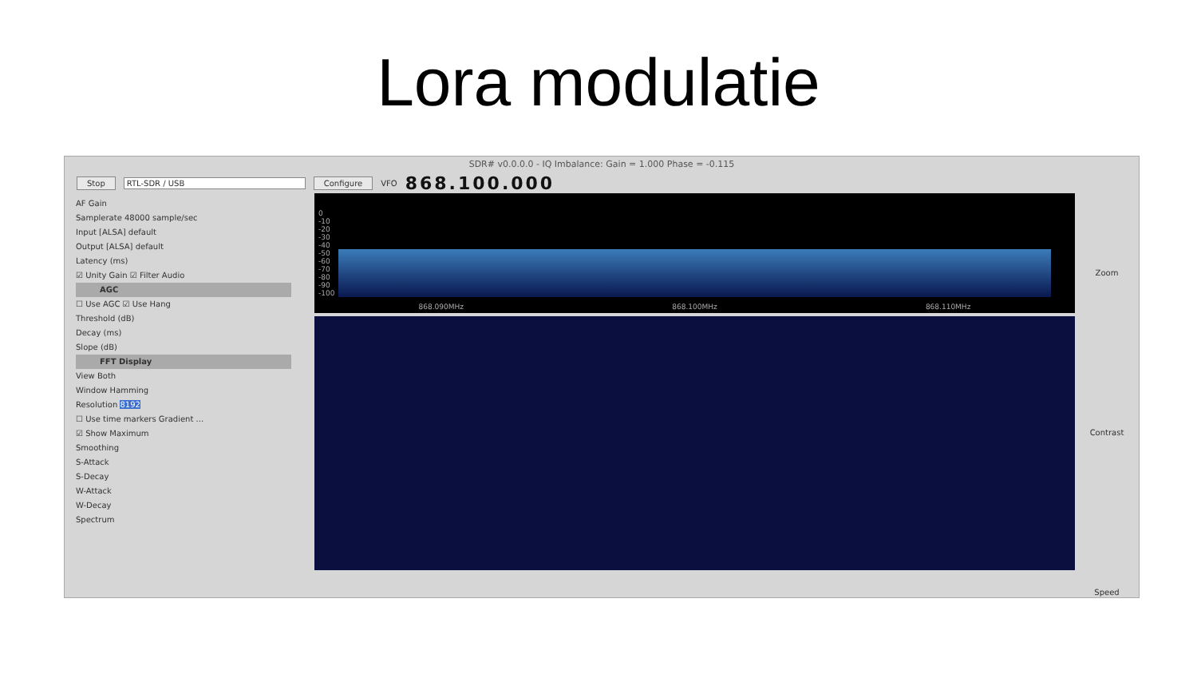Lora modulatie
SDR# v0.0.0.0 - IQ Imbalance: Gain = 1.000 Phase = -0.115
Stop RTL-SDR / USB Configure VFO 868.100.000
AF Gain
Samplerate 48000 sample/sec
Input [ALSA] default
Output [ALSA] default
Latency (ms)
☑ Unity Gain ☑ Filter Audio
AGC
☐ Use AGC ☑ Use Hang
Threshold (dB)
Decay (ms)
Slope (dB)
FFT Display
View Both
Window Hamming
Resolution 8192
☐ Use time markers Gradient ...
☑ Show Maximum
Smoothing
S-Attack
S-Decay
W-Attack
W-Decay
Spectrum
0
-10
-20
-30
-40
-50
-60
-70
-80
-90
-100
868.090MHz 868.100MHz 868.110MHz
Zoom
Contrast
Speed